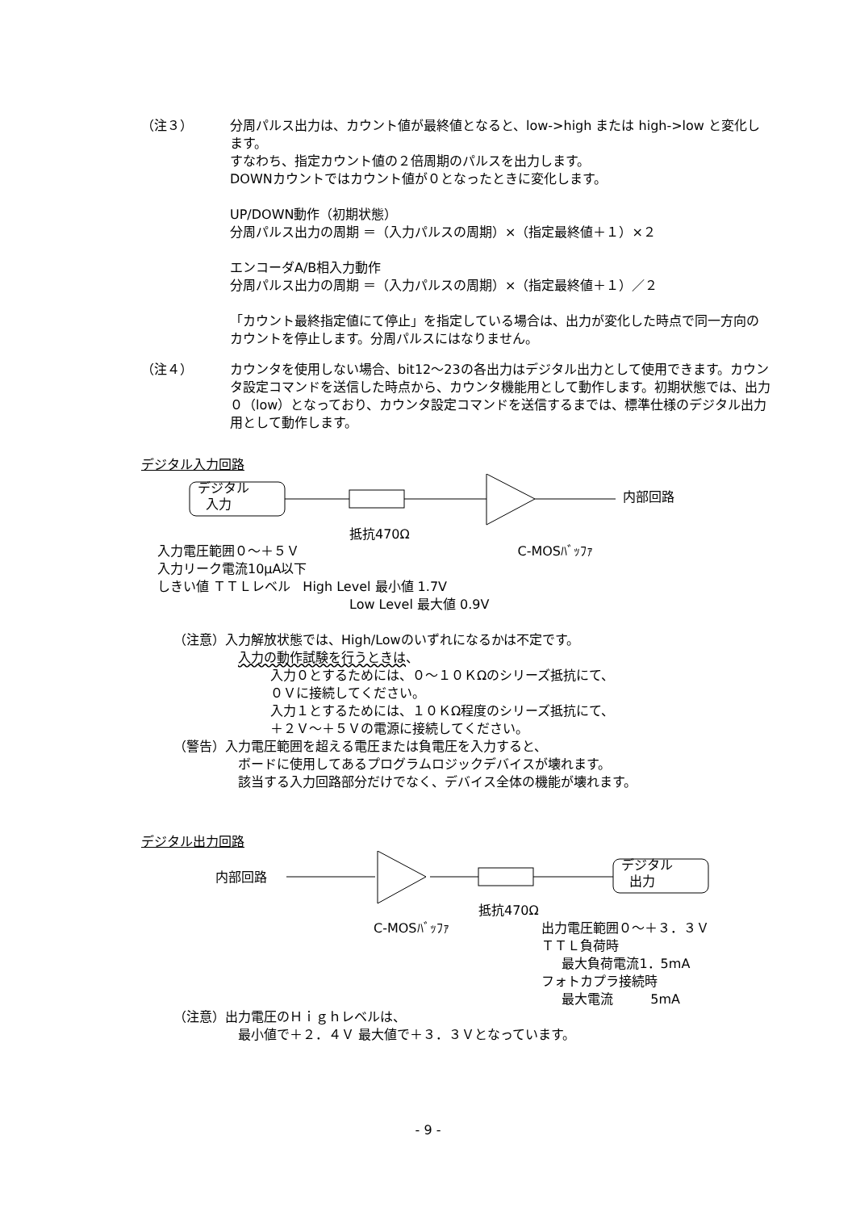（注３） 分周パルス出力は、カウント値が最終値となると、low->high または high->low と変化します。
すなわち、指定カウント値の２倍周期のパルスを出力します。
DOWNカウントではカウント値が０となったときに変化します。
UP/DOWN動作（初期状態）
分周パルス出力の周期 ＝（入力パルスの周期）×（指定最終値＋１）×２
エンコーダA/B相入力動作
分周パルス出力の周期 ＝（入力パルスの周期）×（指定最終値＋１）／２
「カウント最終指定値にて停止」を指定している場合は、出力が変化した時点で同一方向のカウントを停止します。分周パルスにはなりません。
（注４） カウンタを使用しない場合、bit12～23の各出力はデジタル出力として使用できます。カウンタ設定コマンドを送信した時点から、カウンタ機能用として動作します。初期状態では、出力０（low）となっており、カウンタ設定コマンドを送信するまでは、標準仕様のデジタル出力用として動作します。
デジタル入力回路
デジタル
入力
内部回路
抵抗470Ω
入力電圧範囲０～＋５Ｖ C-MOSﾊﾞｯﾌｧ
入力リーク電流10μA以下
しきい値 ＴＴＬレベル High Level 最小値 1.7V
Low Level 最大値 0.9V
（注意）入力解放状態では、High/Lowのいずれになるかは不定です。
入力の動作試験を行うときは、
入力０とするためには、０～１０ＫΩのシリーズ抵抗にて、
０Ｖに接続してください。
入力１とするためには、１０ＫΩ程度のシリーズ抵抗にて、
＋２Ｖ～＋５Ｖの電源に接続してください。
（警告）入力電圧範囲を超える電圧または負電圧を入力すると、
ボードに使用してあるプログラムロジックデバイスが壊れます。
該当する入力回路部分だけでなく、デバイス全体の機能が壊れます。
デジタル出力回路
内部回路
デジタル
出力
抵抗470Ω
C-MOSﾊﾞｯﾌｧ 出力電圧範囲０～＋３．３Ｖ
ＴＴＬ負荷時
最大負荷電流1．5mA
フォトカプラ接続時
最大電流 5mA
（注意）出力電圧のＨｉｇｈレベルは、
最小値で＋２．４Ｖ 最大値で＋３．３Ｖとなっています。
- 9 -